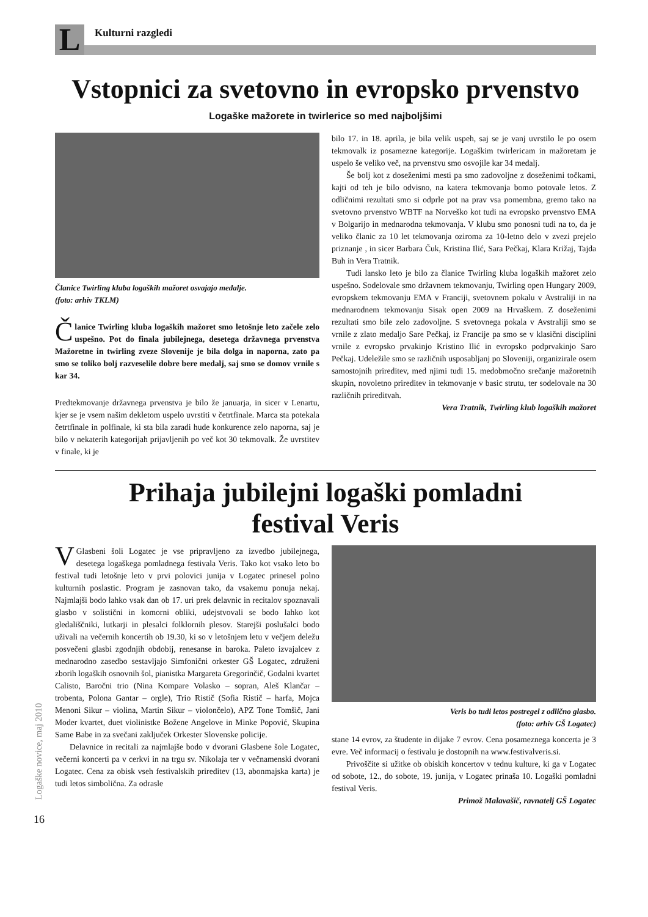L
Kulturni razgledi
Vstopnici za svetovno in evropsko prvenstvo
Logaške mažorete in twirlerice so med najboljšimi
Članice Twirling kluba logaških mažoret osvajajo medalje.
(foto: arhiv TKLM)
Članice Twirling kluba logaških mažoret smo letošnje leto začele zelo uspešno. Pot do finala jubilejnega, desetega državnega prvenstva Mažoretne in twirling zveze Slovenije je bila dolga in naporna, zato pa smo se toliko bolj razveselile dobre bere medalj, saj smo se domov vrnile s kar 34.
Predtekmovanje državnega prvenstva je bilo že januarja, in sicer v Lenartu, kjer se je vsem našim dekletom uspelo uvrstiti v četrtfinale. Marca sta potekala četrtfinale in polfinale, ki sta bila zaradi hude konkurence zelo naporna, saj je bilo v nekaterih kategorijah prijavljenih po več kot 30 tekmovalk. Že uvrstitev v finale, ki je
bilo 17. in 18. aprila, je bila velik uspeh, saj se je vanj uvrstilo le po osem tekmovalk iz posamezne kategorije. Logaškim twirlericam in mažoretam je uspelo še veliko več, na prvenstvu smo osvojile kar 34 medalj.
Še bolj kot z doseženimi mesti pa smo zadovoljne z doseženimi točkami, kajti od teh je bilo odvisno, na katera tekmovanja bomo potovale letos. Z odličnimi rezultati smo si odprle pot na prav vsa pomembna, gremo tako na svetovno prvenstvo WBTF na Norveško kot tudi na evropsko prvenstvo EMA v Bolgarijo in mednarodna tekmovanja. V klubu smo ponosni tudi na to, da je veliko članic za 10 let tekmovanja oziroma za 10-letno delo v zvezi prejelo priznanje , in sicer Barbara Čuk, Kristina Ilić, Sara Pečkaj, Klara Križaj, Tajda Buh in Vera Tratnik.
Tudi lansko leto je bilo za članice Twirling kluba logaških mažoret zelo uspešno. Sodelovale smo državnem tekmovanju, Twirling open Hungary 2009, evropskem tekmovanju EMA v Franciji, svetovnem pokalu v Avstraliji in na mednarodnem tekmovanju Sisak open 2009 na Hrvaškem. Z doseženimi rezultati smo bile zelo zadovoljne. S svetovnega pokala v Avstraliji smo se vrnile z zlato medaljo Sare Pečkaj, iz Francije pa smo se v klasični disciplini vrnile z evropsko prvakinjo Kristino Ilić in evropsko podprvakinjo Saro Pečkaj. Udeležile smo se različnih usposabljanj po Sloveniji, organizirale osem samostojnih prireditev, med njimi tudi 15. medobmočno srečanje mažoretnih skupin, novoletno prireditev in tekmovanje v basic strutu, ter sodelovale na 30 različnih prireditvah.
Vera Tratnik, Twirling klub logaških mažoret
Prihaja jubilejni logaški pomladni
festival Veris
VGlasbeni šoli Logatec je vse pripravljeno za izvedbo jubilejnega, desetega logaškega pomladnega festivala Veris. Tako kot vsako leto bo festival tudi letošnje leto v prvi polovici junija v Logatec prinesel polno kulturnih poslastic. Program je zasnovan tako, da vsakemu ponuja nekaj. Najmlajši bodo lahko vsak dan ob 17. uri prek delavnic in recitalov spoznavali glasbo v solistični in komorni obliki, udejstvovali se bodo lahko kot gledališčniki, lutkarji in plesalci folklornih plesov. Starejši poslušalci bodo uživali na večernih koncertih ob 19.30, ki so v letošnjem letu v večjem deležu posvečeni glasbi zgodnjih obdobij, renesanse in baroka. Paleto izvajalcev z mednarodno zasedbo sestavljajo Simfonični orkester GŠ Logatec, združeni zborih logaških osnovnih šol, pianistka Margareta Gregorinčič, Godalni kvartet Calisto, Baročni trio (Nina Kompare Volasko – sopran, Aleš Klančar – trobenta, Polona Gantar – orgle), Trio Ristič (Sofia Ristič – harfa, Mojca Menoni Sikur – violina, Martin Sikur – violončelo), APZ Tone Tomšič, Jani Moder kvartet, duet violinistke Božene Angelove in Minke Popović, Skupina Same Babe in za svečani zaključek Orkester Slovenske policije.
Delavnice in recitali za najmlajše bodo v dvorani Glasbene šole Logatec, večerni koncerti pa v cerkvi in na trgu sv. Nikolaja ter v večnamenski dvorani Logatec. Cena za obisk vseh festivalskih prireditev (13, abonmajska karta) je tudi letos simbolična. Za odrasle
Veris bo tudi letos postregel z odlično glasbo.
(foto: arhiv GŠ Logatec)
stane 14 evrov, za študente in dijake 7 evrov. Cena posameznega koncerta je 3 evre. Več informacij o festivalu je dostopnih na www.festivalveris.si.
Privoščite si užitke ob obiskih koncertov v tednu kulture, ki ga v Logatec od sobote, 12., do sobote, 19. junija, v Logatec prinaša 10. Logaški pomladni festival Veris.
Primož Malavašič, ravnatelj GŠ Logatec
Logaške novice, maj 2010
16